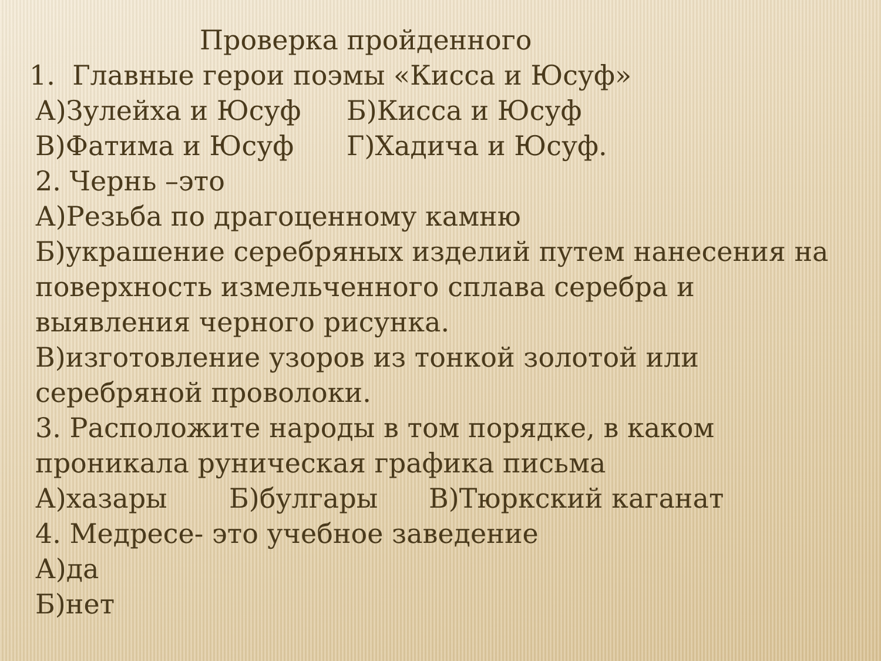Проверка пройденного
1. Главные герои поэмы «Кисса и Юсуф»
А)Зулейха и Юсуф Б)Кисса и Юсуф
В)Фатима и Юсуф Г)Хадича и Юсуф.
2. Чернь –это
А)Резьба по драгоценному камню
Б)украшение серебряных изделий путем нанесения на поверхность измельченного сплава серебра и выявления черного рисунка.
В)изготовление узоров из тонкой золотой или серебряной проволоки.
3. Расположите народы в том порядке, в каком проникала руническая графика письма
А)хазары Б)булгары В)Тюркский каганат
4. Медресе- это учебное заведение
А)да
Б)нет